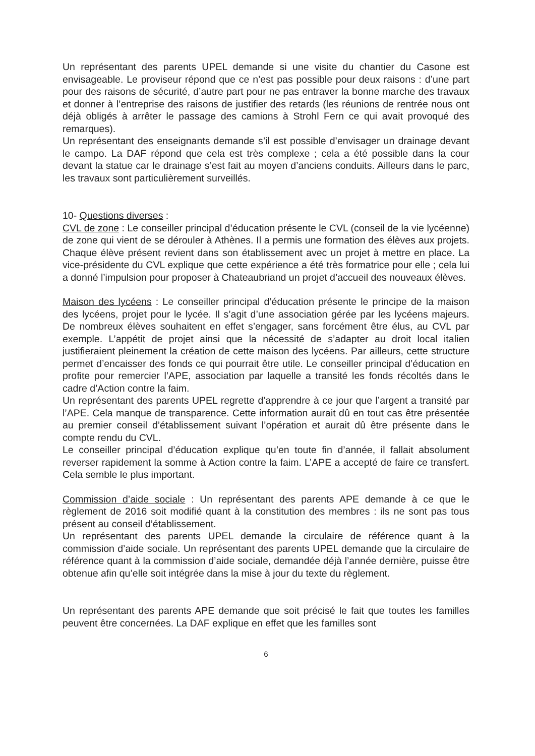Un représentant des parents UPEL demande si une visite du chantier du Casone est envisageable. Le proviseur répond que ce n’est pas possible pour deux raisons : d’une part pour des raisons de sécurité, d’autre part pour ne pas entraver la bonne marche des travaux et donner à l’entreprise des raisons de justifier des retards (les réunions de rentrée nous ont déjà obligés à arrêter le passage des camions à Strohl Fern ce qui avait provoqué des remarques).
Un représentant des enseignants demande s’il est possible d’envisager un drainage devant le campo. La DAF répond que cela est très complexe ; cela a été possible dans la cour devant la statue car le drainage s’est fait au moyen d’anciens conduits. Ailleurs dans le parc, les travaux sont particulièrement surveillés.
10- Questions diverses :
CVL de zone : Le conseiller principal d’éducation présente le CVL (conseil de la vie lycéenne) de zone qui vient de se dérouler à Athènes. Il a permis une formation des élèves aux projets. Chaque élève présent revient dans son établissement avec un projet à mettre en place. La vice-présidente du CVL explique que cette expérience a été très formatrice pour elle ; cela lui a donné l’impulsion pour proposer à Chateaubriand un projet d’accueil des nouveaux élèves.
Maison des lycéens : Le conseiller principal d’éducation présente le principe de la maison des lycéens, projet pour le lycée. Il s’agit d’une association gérée par les lycéens majeurs. De nombreux élèves souhaitent en effet s’engager, sans forcément être élus, au CVL par exemple. L’appétit de projet ainsi que la nécessité de s’adapter au droit local italien justifieraient pleinement la création de cette maison des lycéens. Par ailleurs, cette structure permet d’encaisser des fonds ce qui pourrait être utile. Le conseiller principal d’éducation en profite pour remercier l’APE, association par laquelle a transité les fonds récoltés dans le cadre d’Action contre la faim.
Un représentant des parents UPEL regrette d’apprendre à ce jour que l’argent a transité par l’APE. Cela manque de transparence. Cette information aurait dû en tout cas être présentée au premier conseil d’établissement suivant l’opération et aurait dû être présente dans le compte rendu du CVL.
Le conseiller principal d’éducation explique qu’en toute fin d’année, il fallait absolument reverser rapidement la somme à Action contre la faim. L’APE a accepté de faire ce transfert. Cela semble le plus important.
Commission d’aide sociale : Un représentant des parents APE demande à ce que le règlement de 2016 soit modifié quant à la constitution des membres : ils ne sont pas tous présent au conseil d’établissement.
Un représentant des parents UPEL demande la circulaire de référence quant à la commission d’aide sociale. Un représentant des parents UPEL demande que la circulaire de référence quant à la commission d’aide sociale, demandée déjà l’année dernière, puisse être obtenue afin qu’elle soit intégrée dans la mise à jour du texte du règlement.
Un représentant des parents APE demande que soit précisé le fait que toutes les familles peuvent être concernées. La DAF explique en effet que les familles sont
6